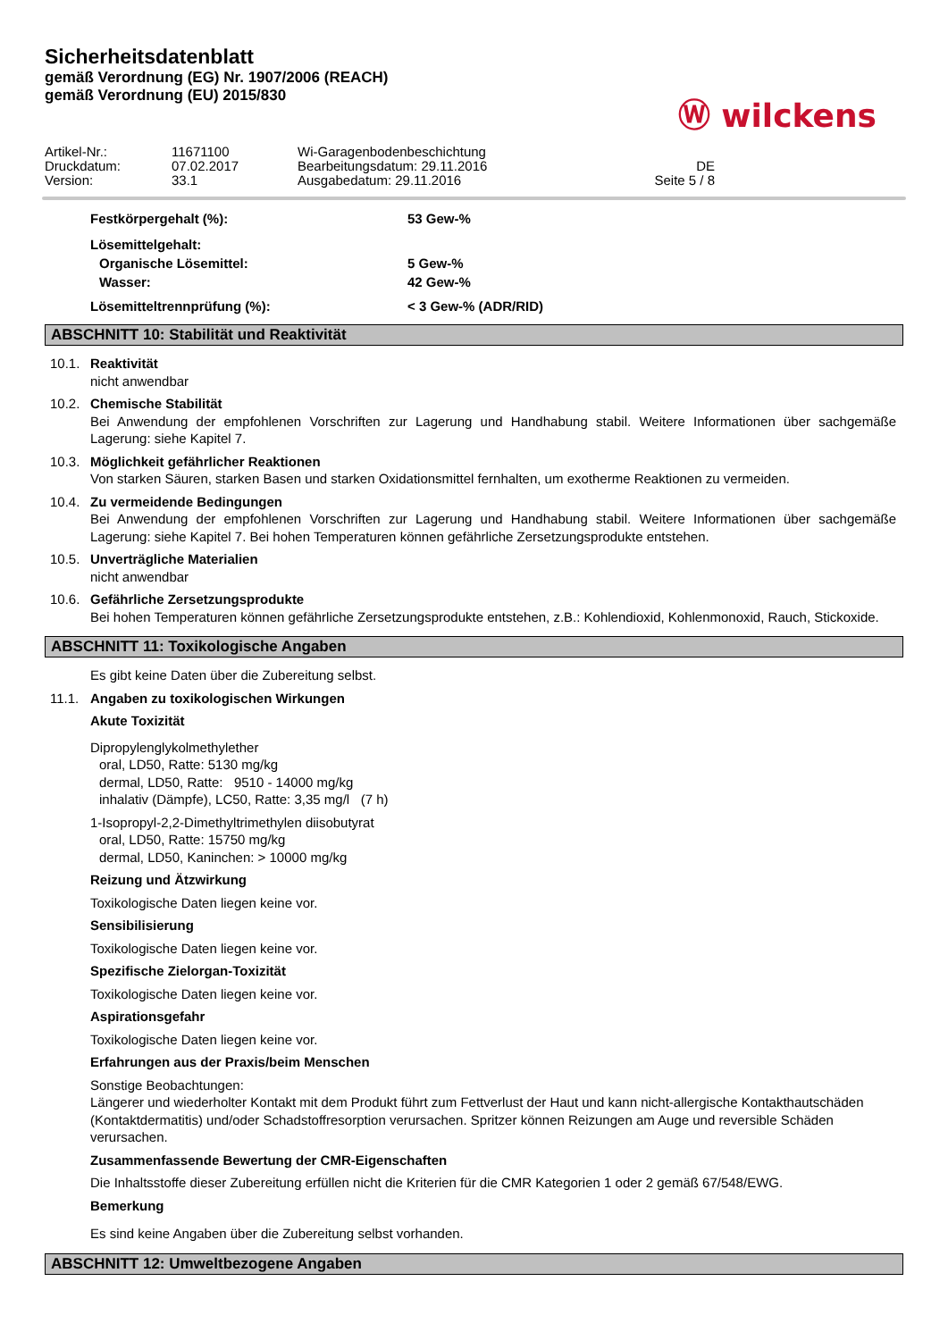Sicherheitsdatenblatt
gemäß Verordnung (EG) Nr. 1907/2006 (REACH)
gemäß Verordnung (EU) 2015/830
Ⓦ wilckens
Artikel-Nr.:
11671100
Wi-Garagenbodenbeschichtung
Druckdatum:
07.02.2017
Bearbeitungsdatum: 29.11.2016
DE
Version:
33.1
Ausgabedatum: 29.11.2016
Seite 5 / 8
Festkörpergehalt (%):
53 Gew-%
Lösemittelgehalt:
Organische Lösemittel:
5 Gew-%
Wasser:
42 Gew-%
Lösemitteltrennprüfung (%):
< 3 Gew-% (ADR/RID)
ABSCHNITT 10: Stabilität und Reaktivität
10.1. Reaktivität
nicht anwendbar
10.2. Chemische Stabilität
Bei Anwendung der empfohlenen Vorschriften zur Lagerung und Handhabung stabil. Weitere Informationen über sachgemäße Lagerung: siehe Kapitel 7.
10.3. Möglichkeit gefährlicher Reaktionen
Von starken Säuren, starken Basen und starken Oxidationsmittel fernhalten, um exotherme Reaktionen zu vermeiden.
10.4. Zu vermeidende Bedingungen
Bei Anwendung der empfohlenen Vorschriften zur Lagerung und Handhabung stabil. Weitere Informationen über sachgemäße Lagerung: siehe Kapitel 7. Bei hohen Temperaturen können gefährliche Zersetzungsprodukte entstehen.
10.5. Unverträgliche Materialien
nicht anwendbar
10.6. Gefährliche Zersetzungsprodukte
Bei hohen Temperaturen können gefährliche Zersetzungsprodukte entstehen, z.B.: Kohlendioxid, Kohlenmonoxid, Rauch, Stickoxide.
ABSCHNITT 11: Toxikologische Angaben
Es gibt keine Daten über die Zubereitung selbst.
11.1. Angaben zu toxikologischen Wirkungen
Akute Toxizität
Dipropylenglykolmethylether
oral, LD50, Ratte: 5130 mg/kg
dermal, LD50, Ratte: 9510 - 14000 mg/kg
inhalativ (Dämpfe), LC50, Ratte: 3,35 mg/l (7 h)
1-Isopropyl-2,2-Dimethyltrimethylen diisobutyrat
oral, LD50, Ratte: 15750 mg/kg
dermal, LD50, Kaninchen: > 10000 mg/kg
Reizung und Ätzwirkung
Toxikologische Daten liegen keine vor.
Sensibilisierung
Toxikologische Daten liegen keine vor.
Spezifische Zielorgan-Toxizität
Toxikologische Daten liegen keine vor.
Aspirationsgefahr
Toxikologische Daten liegen keine vor.
Erfahrungen aus der Praxis/beim Menschen
Sonstige Beobachtungen:
Längerer und wiederholter Kontakt mit dem Produkt führt zum Fettverlust der Haut und kann nicht-allergische Kontakthautschäden (Kontaktdermatitis) und/oder Schadstoffresorption verursachen. Spritzer können Reizungen am Auge und reversible Schäden verursachen.
Zusammenfassende Bewertung der CMR-Eigenschaften
Die Inhaltsstoffe dieser Zubereitung erfüllen nicht die Kriterien für die CMR Kategorien 1 oder 2 gemäß 67/548/EWG.
Bemerkung
Es sind keine Angaben über die Zubereitung selbst vorhanden.
ABSCHNITT 12: Umweltbezogene Angaben